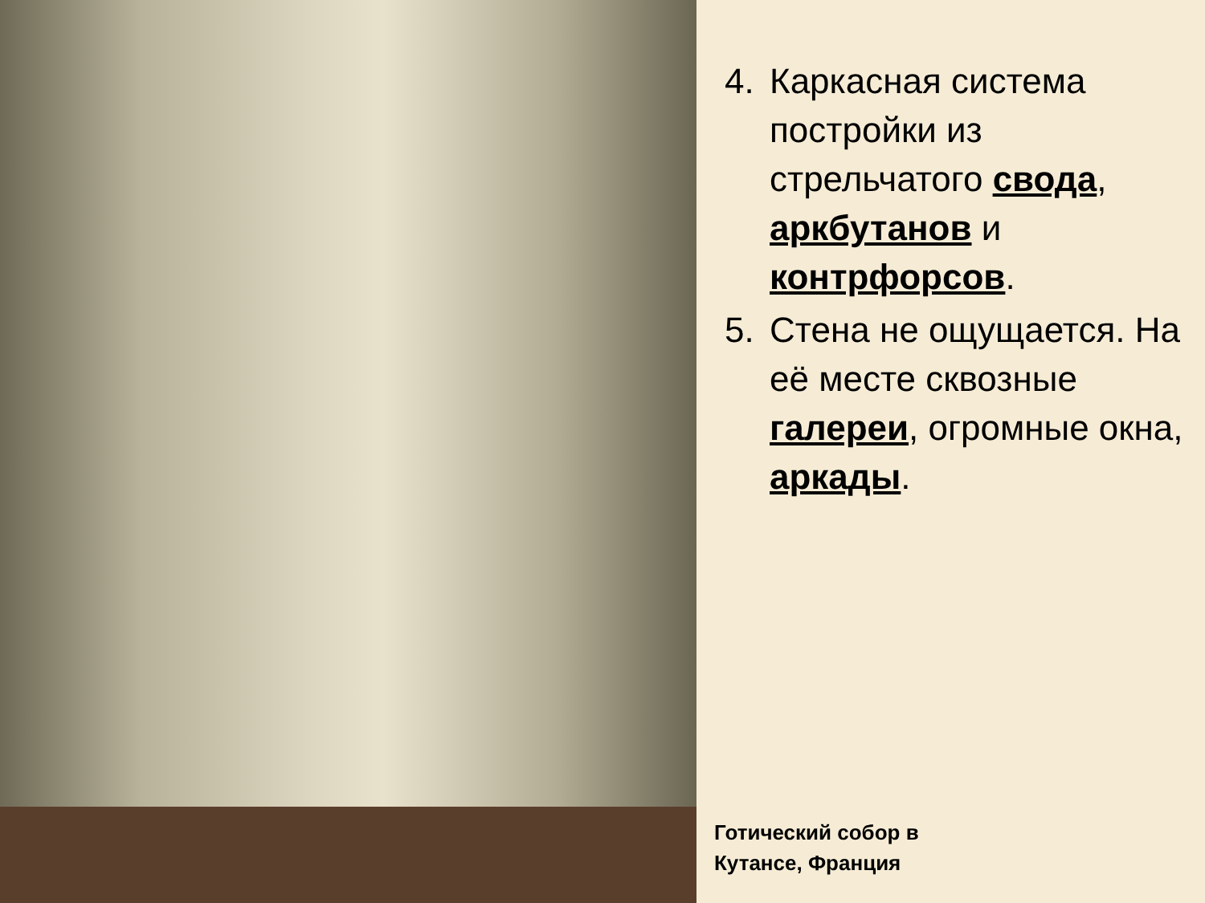4. Каркасная система постройки из стрельчатого свода, аркбутанов и контрфорсов.
5. Стена не ощущается. На её месте сквозные галереи, огромные окна, аркады.
Готический собор в
Кутансе, Франция